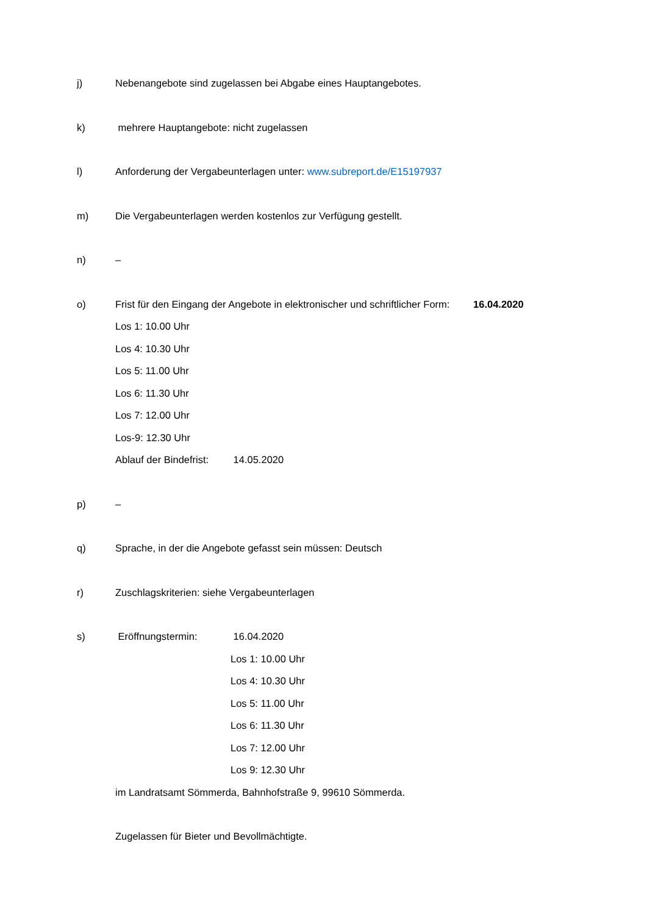j) Nebenangebote sind zugelassen bei Abgabe eines Hauptangebotes.
k) mehrere Hauptangebote: nicht zugelassen
l) Anforderung der Vergabeunterlagen unter: www.subreport.de/E15197937
m) Die Vergabeunterlagen werden kostenlos zur Verfügung gestellt.
n) –
o) Frist für den Eingang der Angebote in elektronischer und schriftlicher Form: 16.04.2020
Los 1: 10.00 Uhr
Los 4: 10.30 Uhr
Los 5: 11.00 Uhr
Los 6: 11.30 Uhr
Los 7: 12.00 Uhr
Los-9: 12.30 Uhr
Ablauf der Bindefrist: 14.05.2020
p) –
q) Sprache, in der die Angebote gefasst sein müssen: Deutsch
r) Zuschlagskriterien: siehe Vergabeunterlagen
s) Eröffnungstermin: 16.04.2020
Los 1: 10.00 Uhr
Los 4: 10.30 Uhr
Los 5: 11.00 Uhr
Los 6: 11.30 Uhr
Los 7: 12.00 Uhr
Los 9: 12.30 Uhr
im Landratsamt Sömmerda, Bahnhofstraße 9, 99610 Sömmerda.
Zugelassen für Bieter und Bevollmächtigte.